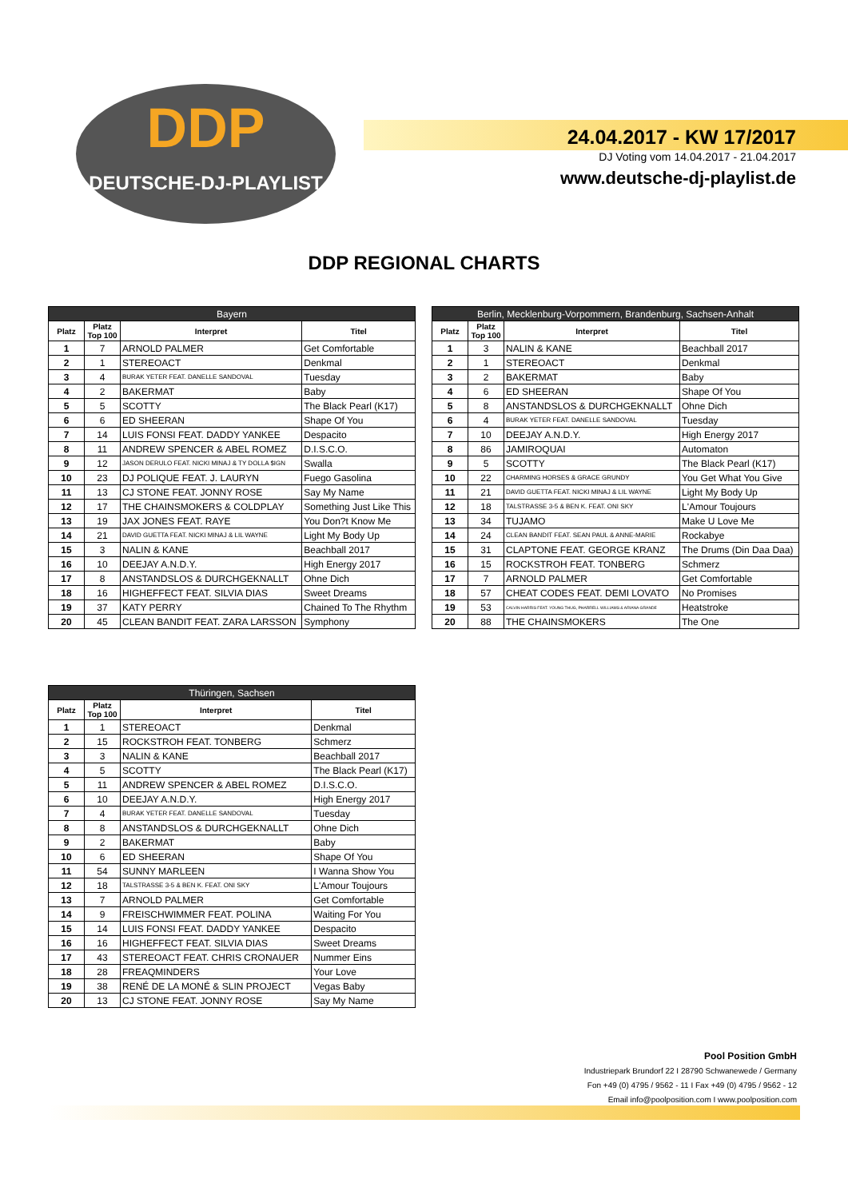DDP
DEUTSCHE-DJ-PLAYLIST
24.04.2017 - KW 17/2017
DJ Voting vom 14.04.2017 - 21.04.2017
www.deutsche-dj-playlist.de
DDP REGIONAL CHARTS
| Bayern | | | |
| --- | --- | --- | --- |
| Platz | Platz Top 100 | Interpret | Titel |
| 1 | 7 | ARNOLD PALMER | Get Comfortable |
| 2 | 1 | STEREOACT | Denkmal |
| 3 | 4 | BURAK YETER FEAT. DANELLE SANDOVAL | Tuesday |
| 4 | 2 | BAKERMAT | Baby |
| 5 | 5 | SCOTTY | The Black Pearl (K17) |
| 6 | 6 | ED SHEERAN | Shape Of You |
| 7 | 14 | LUIS FONSI FEAT. DADDY YANKEE | Despacito |
| 8 | 11 | ANDREW SPENCER & ABEL ROMEZ | D.I.S.C.O. |
| 9 | 12 | JASON DERULO FEAT. NICKI MINAJ & TY DOLLA $IGN | Swalla |
| 10 | 23 | DJ POLIQUE FEAT. J. LAURYN | Fuego Gasolina |
| 11 | 13 | CJ STONE FEAT. JONNY ROSE | Say My Name |
| 12 | 17 | THE CHAINSMOKERS & COLDPLAY | Something Just Like This |
| 13 | 19 | JAX JONES FEAT. RAYE | You Don?t Know Me |
| 14 | 21 | DAVID GUETTA FEAT. NICKI MINAJ & LIL WAYNE | Light My Body Up |
| 15 | 3 | NALIN & KANE | Beachball 2017 |
| 16 | 10 | DEEJAY A.N.D.Y. | High Energy 2017 |
| 17 | 8 | ANSTANDSLOS & DURCHGEKNALLT | Ohne Dich |
| 18 | 16 | HIGHEFFECT FEAT. SILVIA DIAS | Sweet Dreams |
| 19 | 37 | KATY PERRY | Chained To The Rhythm |
| 20 | 45 | CLEAN BANDIT FEAT. ZARA LARSSON | Symphony |
| Berlin, Mecklenburg-Vorpommern, Brandenburg, Sachsen-Anhalt | | | |
| --- | --- | --- | --- |
| Platz | Platz Top 100 | Interpret | Titel |
| 1 | 3 | NALIN & KANE | Beachball 2017 |
| 2 | 1 | STEREOACT | Denkmal |
| 3 | 2 | BAKERMAT | Baby |
| 4 | 6 | ED SHEERAN | Shape Of You |
| 5 | 8 | ANSTANDSLOS & DURCHGEKNALLT | Ohne Dich |
| 6 | 4 | BURAK YETER FEAT. DANELLE SANDOVAL | Tuesday |
| 7 | 10 | DEEJAY A.N.D.Y. | High Energy 2017 |
| 8 | 86 | JAMIROQUAI | Automaton |
| 9 | 5 | SCOTTY | The Black Pearl (K17) |
| 10 | 22 | CHARMING HORSES & GRACE GRUNDY | You Get What You Give |
| 11 | 21 | DAVID GUETTA FEAT. NICKI MINAJ & LIL WAYNE | Light My Body Up |
| 12 | 18 | TALSTRASSE 3-5 & BEN K. FEAT. ONI SKY | L'Amour Toujours |
| 13 | 34 | TUJAMO | Make U Love Me |
| 14 | 24 | CLEAN BANDIT FEAT. SEAN PAUL & ANNE-MARIE | Rockabye |
| 15 | 31 | CLAPTONE FEAT. GEORGE KRANZ | The Drums (Din Daa Daa) |
| 16 | 15 | ROCKSTROH FEAT. TONBERG | Schmerz |
| 17 | 7 | ARNOLD PALMER | Get Comfortable |
| 18 | 57 | CHEAT CODES FEAT. DEMI LOVATO | No Promises |
| 19 | 53 | CALVIN HARRIS FEAT. YOUNG THUG, PHARRELL WILLIAMS & ARIANA GRANDE | Heatstroke |
| 20 | 88 | THE CHAINSMOKERS | The One |
| Thüringen, Sachsen | | | |
| --- | --- | --- | --- |
| Platz | Platz Top 100 | Interpret | Titel |
| 1 | 1 | STEREOACT | Denkmal |
| 2 | 15 | ROCKSTROH FEAT. TONBERG | Schmerz |
| 3 | 3 | NALIN & KANE | Beachball 2017 |
| 4 | 5 | SCOTTY | The Black Pearl (K17) |
| 5 | 11 | ANDREW SPENCER & ABEL ROMEZ | D.I.S.C.O. |
| 6 | 10 | DEEJAY A.N.D.Y. | High Energy 2017 |
| 7 | 4 | BURAK YETER FEAT. DANELLE SANDOVAL | Tuesday |
| 8 | 8 | ANSTANDSLOS & DURCHGEKNALLT | Ohne Dich |
| 9 | 2 | BAKERMAT | Baby |
| 10 | 6 | ED SHEERAN | Shape Of You |
| 11 | 54 | SUNNY MARLEEN | I Wanna Show You |
| 12 | 18 | TALSTRASSE 3-5 & BEN K. FEAT. ONI SKY | L'Amour Toujours |
| 13 | 7 | ARNOLD PALMER | Get Comfortable |
| 14 | 9 | FREISCHWIMMER FEAT. POLINA | Waiting For You |
| 15 | 14 | LUIS FONSI FEAT. DADDY YANKEE | Despacito |
| 16 | 16 | HIGHEFFECT FEAT. SILVIA DIAS | Sweet Dreams |
| 17 | 43 | STEREOACT FEAT. CHRIS CRONAUER | Nummer Eins |
| 18 | 28 | FREAQMINDERS | Your Love |
| 19 | 38 | RENÉ DE LA MONÉ & SLIN PROJECT | Vegas Baby |
| 20 | 13 | CJ STONE FEAT. JONNY ROSE | Say My Name |
Pool Position GmbH
Industriepark Brundorf 22 I 28790 Schwanewede / Germany
Fon +49 (0) 4795 / 9562 - 11 I Fax +49 (0) 4795 / 9562 - 12
Email info@poolposition.com I www.poolposition.com